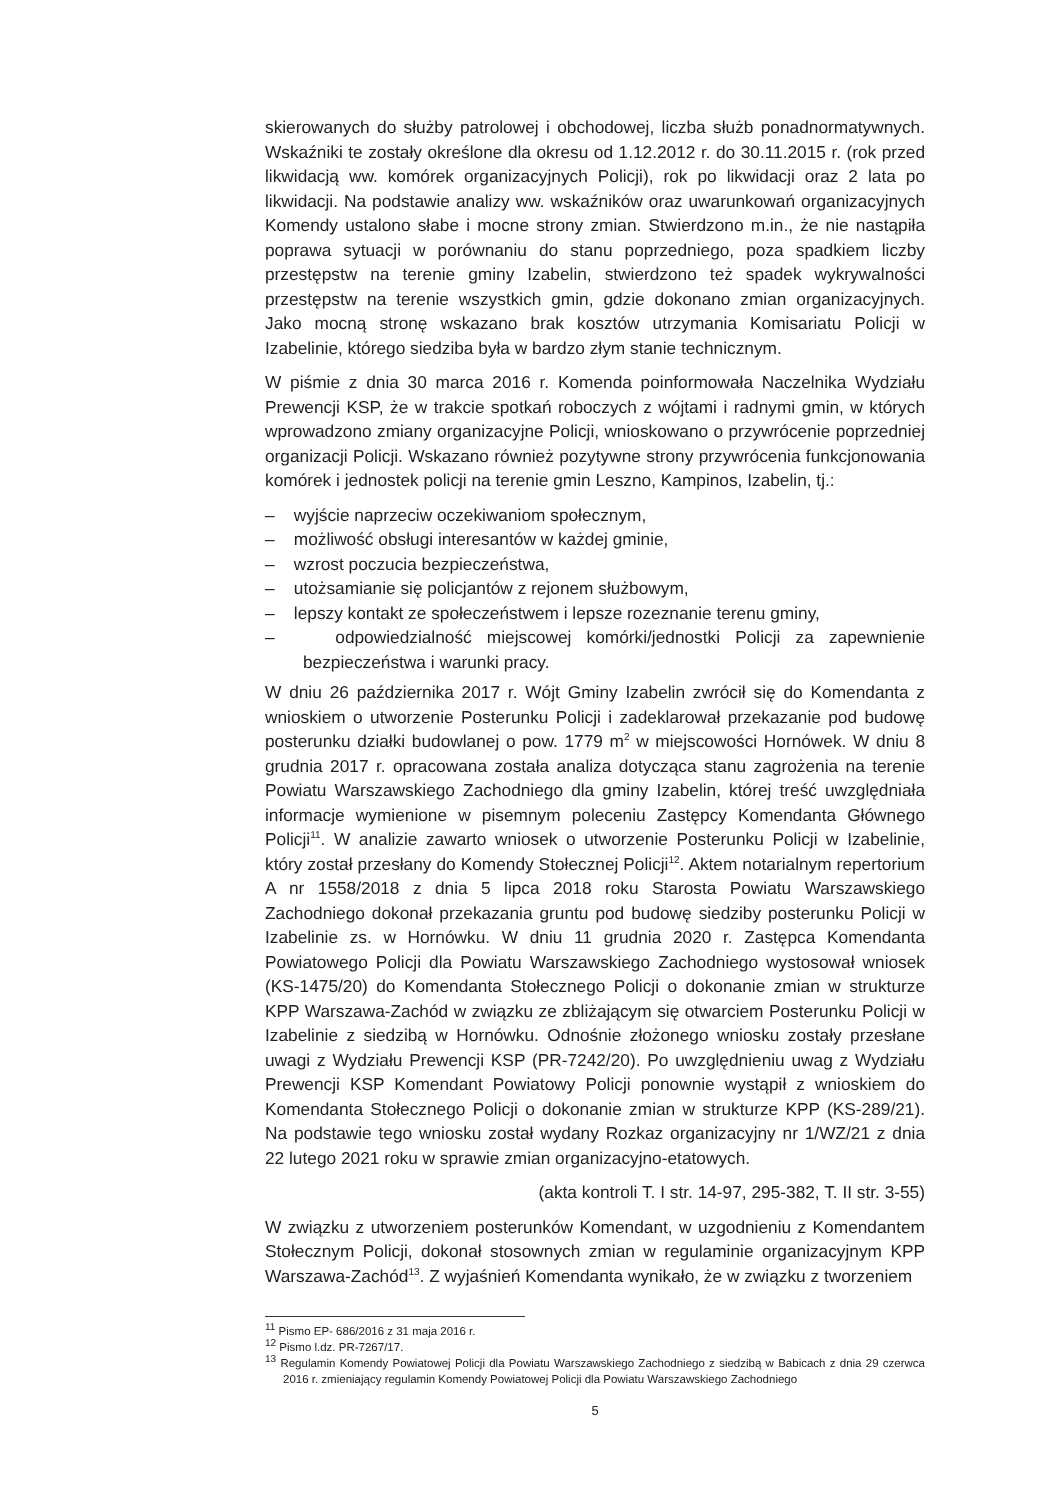skierowanych do służby patrolowej i obchodowej, liczba służb ponadnormatywnych. Wskaźniki te zostały określone dla okresu od 1.12.2012 r. do 30.11.2015 r. (rok przed likwidacją ww. komórek organizacyjnych Policji), rok po likwidacji oraz 2 lata po likwidacji. Na podstawie analizy ww. wskaźników oraz uwarunkowań organizacyjnych Komendy ustalono słabe i mocne strony zmian. Stwierdzono m.in., że nie nastąpiła poprawa sytuacji w porównaniu do stanu poprzedniego, poza spadkiem liczby przestępstw na terenie gminy Izabelin, stwierdzono też spadek wykrywalności przestępstw na terenie wszystkich gmin, gdzie dokonano zmian organizacyjnych. Jako mocną stronę wskazano brak kosztów utrzymania Komisariatu Policji w Izabelinie, którego siedziba była w bardzo złym stanie technicznym.
W piśmie z dnia 30 marca 2016 r. Komenda poinformowała Naczelnika Wydziału Prewencji KSP, że w trakcie spotkań roboczych z wójtami i radnymi gmin, w których wprowadzono zmiany organizacyjne Policji, wnioskowano o przywrócenie poprzedniej organizacji Policji. Wskazano również pozytywne strony przywrócenia funkcjonowania komórek i jednostek policji na terenie gmin Leszno, Kampinos, Izabelin, tj.:
– wyjście naprzeciw oczekiwaniom społecznym,
– możliwość obsługi interesantów w każdej gminie,
– wzrost poczucia bezpieczeństwa,
– utożsamianie się policjantów z rejonem służbowym,
– lepszy kontakt ze społeczeństwem i lepsze rozeznanie terenu gminy,
– odpowiedzialność miejscowej komórki/jednostki Policji za zapewnienie bezpieczeństwa i warunki pracy.
W dniu 26 października 2017 r. Wójt Gminy Izabelin zwrócił się do Komendanta z wnioskiem o utworzenie Posterunku Policji i zadeklarował przekazanie pod budowę posterunku działki budowlanej o pow. 1779 m<sup>2</sup> w miejscowości Hornówek. W dniu 8 grudnia 2017 r. opracowana została analiza dotycząca stanu zagrożenia na terenie Powiatu Warszawskiego Zachodniego dla gminy Izabelin, której treść uwzględniała informacje wymienione w pisemnym poleceniu Zastępcy Komendanta Głównego Policji<sup>11</sup>. W analizie zawarto wniosek o utworzenie Posterunku Policji w Izabelinie, który został przesłany do Komendy Stołecznej Policji<sup>12</sup>. Aktem notarialnym repertorium A nr 1558/2018 z dnia 5 lipca 2018 roku Starosta Powiatu Warszawskiego Zachodniego dokonał przekazania gruntu pod budowę siedziby posterunku Policji w Izabelinie zs. w Hornówku. W dniu 11 grudnia 2020 r. Zastępca Komendanta Powiatowego Policji dla Powiatu Warszawskiego Zachodniego wystosował wniosek (KS-1475/20) do Komendanta Stołecznego Policji o dokonanie zmian w strukturze KPP Warszawa-Zachód w związku ze zbliżającym się otwarciem Posterunku Policji w Izabelinie z siedzibą w Hornówku. Odnośnie złożonego wniosku zostały przesłane uwagi z Wydziału Prewencji KSP (PR-7242/20). Po uwzględnieniu uwag z Wydziału Prewencji KSP Komendant Powiatowy Policji ponownie wystąpił z wnioskiem do Komendanta Stołecznego Policji o dokonanie zmian w strukturze KPP (KS-289/21). Na podstawie tego wniosku został wydany Rozkaz organizacyjny nr 1/WZ/21 z dnia 22 lutego 2021 roku w sprawie zmian organizacyjno-etatowych.
(akta kontroli T. I str. 14-97, 295-382, T. II str. 3-55)
W związku z utworzeniem posterunków Komendant, w uzgodnieniu z Komendantem Stołecznym Policji, dokonał stosownych zmian w regulaminie organizacyjnym KPP Warszawa-Zachód<sup>13</sup>. Z wyjaśnień Komendanta wynikało, że w związku z tworzeniem
<sup>11</sup> Pismo EP- 686/2016 z 31 maja 2016 r.
<sup>12</sup> Pismo l.dz. PR-7267/17.
<sup>13</sup> Regulamin Komendy Powiatowej Policji dla Powiatu Warszawskiego Zachodniego z siedzibą w Babicach z dnia 29 czerwca 2016 r. zmieniający regulamin Komendy Powiatowej Policji dla Powiatu Warszawskiego Zachodniego
5